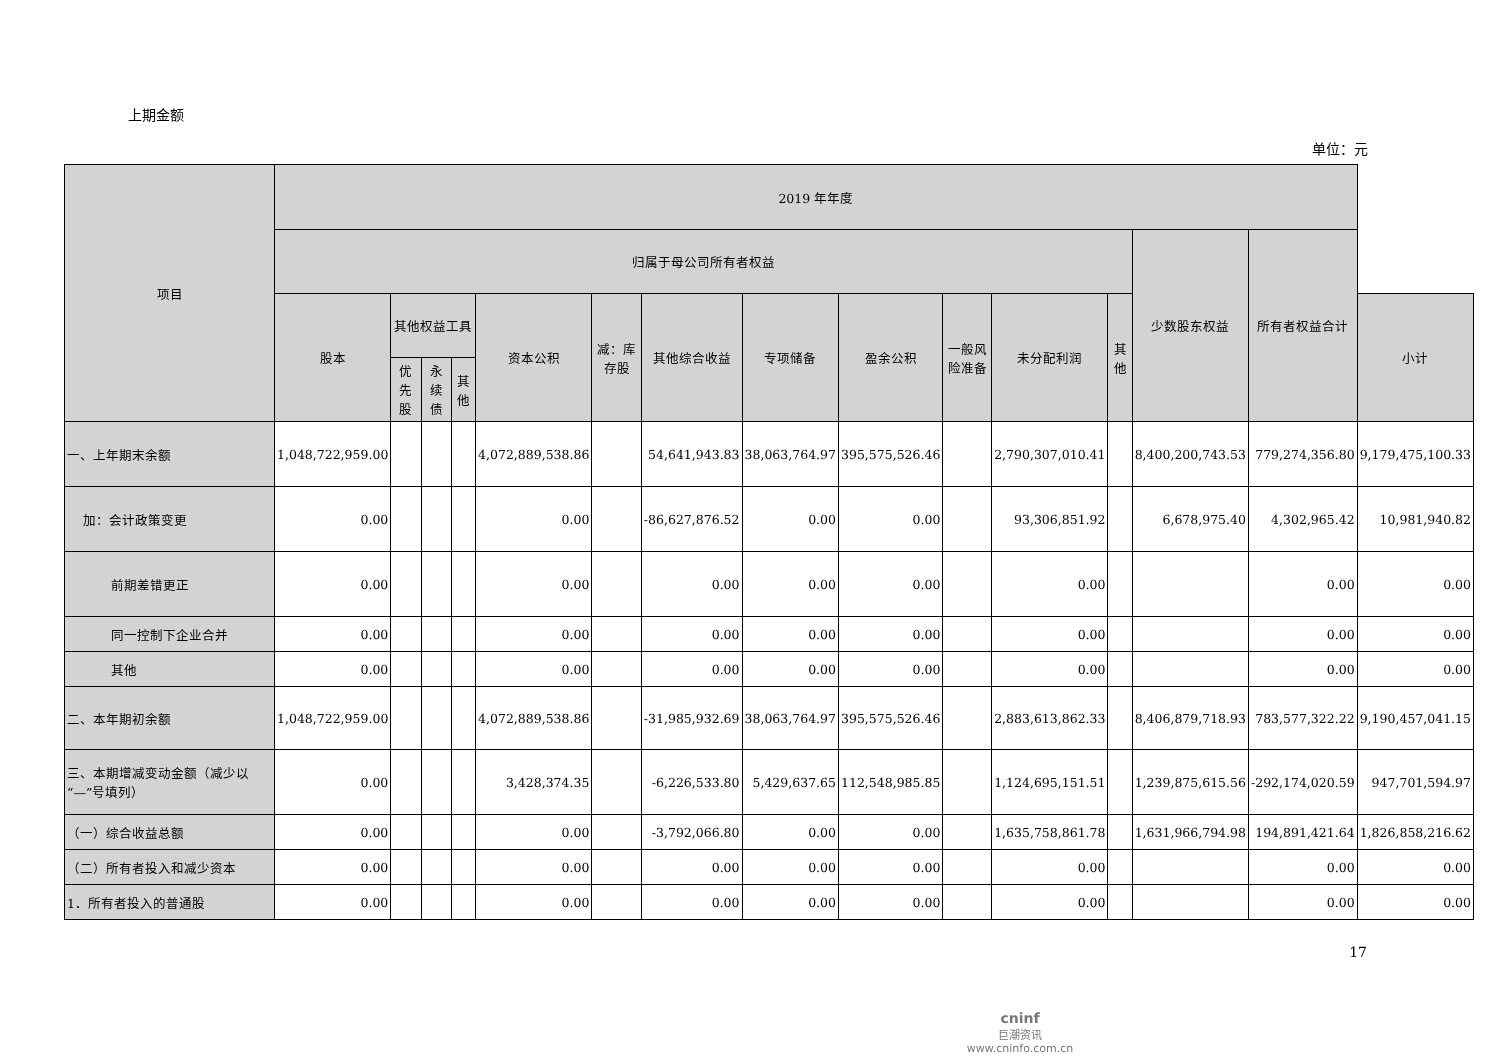上期金额
单位：元
| 项目 | 2019 年年度 | | | | | | | | | | | | | | |
| --- | --- | --- | --- | --- | --- | --- | --- | --- | --- | --- | --- | --- | --- | --- | --- |
| | 归属于母公司所有者权益 | | | | | | | | | | | | 少数股东权益 | 所有者权益合计 | |
| | 股本 | 其他权益工具 | | | 资本公积 | 减：库存股 | 其他综合收益 | 专项储备 | 盈余公积 | 一般风险准备 | 未分配利润 | 其他 | | | 小计 |
| | | 优先股 | 永续债 | 其他 | | | | | | | | | | | |
| 一、上年期末余额 | 1,048,722,959.00 | | | | 4,072,889,538.86 | | 54,641,943.83 | 38,063,764.97 | 395,575,526.46 | | 2,790,307,010.41 | | 8,400,200,743.53 | 779,274,356.80 | 9,179,475,100.33 |
| 加：会计政策变更 | 0.00 | | | | 0.00 | | -86,627,876.52 | 0.00 | 0.00 | | 93,306,851.92 | | 6,678,975.40 | 4,302,965.42 | 10,981,940.82 |
| 前期差错更正 | 0.00 | | | | 0.00 | | 0.00 | 0.00 | 0.00 | | 0.00 | | | 0.00 | 0.00 |
| 同一控制下企业合并 | 0.00 | | | | 0.00 | | 0.00 | 0.00 | 0.00 | | 0.00 | | | 0.00 | 0.00 |
| 其他 | 0.00 | | | | 0.00 | | 0.00 | 0.00 | 0.00 | | 0.00 | | | 0.00 | 0.00 |
| 二、本年期初余额 | 1,048,722,959.00 | | | | 4,072,889,538.86 | | -31,985,932.69 | 38,063,764.97 | 395,575,526.46 | | 2,883,613,862.33 | | 8,406,879,718.93 | 783,577,322.22 | 9,190,457,041.15 |
| 三、本期增减变动金额（减少以“—”号填列） | 0.00 | | | | 3,428,374.35 | | -6,226,533.80 | 5,429,637.65 | 112,548,985.85 | | 1,124,695,151.51 | | 1,239,875,615.56 | -292,174,020.59 | 947,701,594.97 |
| （一）综合收益总额 | 0.00 | | | | 0.00 | | -3,792,066.80 | 0.00 | 0.00 | | 1,635,758,861.78 | | 1,631,966,794.98 | 194,891,421.64 | 1,826,858,216.62 |
| （二）所有者投入和减少资本 | 0.00 | | | | 0.00 | | 0.00 | 0.00 | 0.00 | | 0.00 | | | 0.00 | 0.00 |
| 1．所有者投入的普通股 | 0.00 | | | | 0.00 | | 0.00 | 0.00 | 0.00 | | 0.00 | | | 0.00 | 0.00 |
17
cninf
巨潮资讯
www.cninfo.com.cn